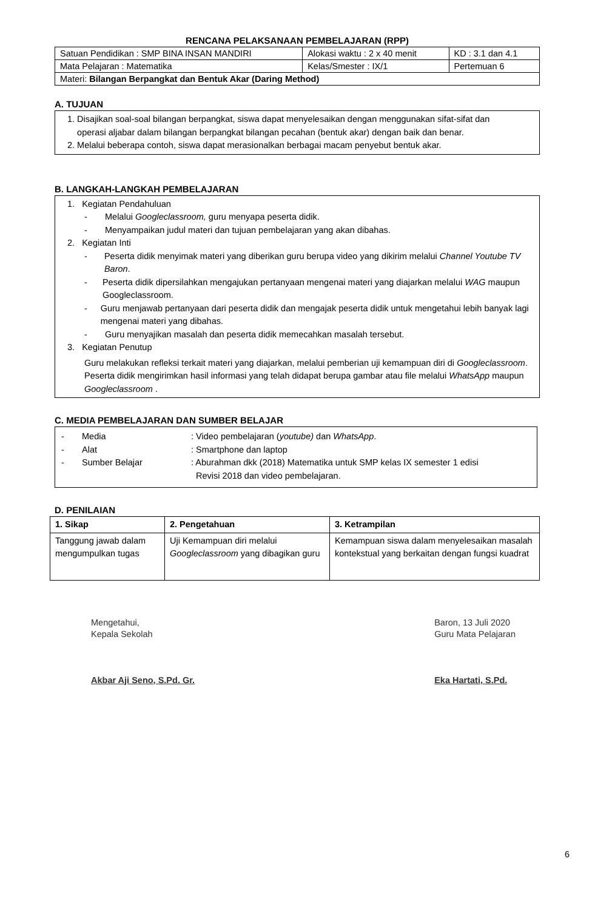RENCANA PELAKSANAAN PEMBELAJARAN (RPP)
| Satuan Pendidikan : SMP BINA INSAN MANDIRI | Alokasi waktu : 2 x 40 menit | KD : 3.1 dan 4.1 |
| Mata Pelajaran : Matematika | Kelas/Smester : IX/1 | Pertemuan 6 |
| Materi: Bilangan Berpangkat dan Bentuk Akar (Daring Method) | | |
A. TUJUAN
1. Disajikan soal-soal bilangan berpangkat, siswa dapat menyelesaikan dengan menggunakan sifat-sifat dan
operasi aljabar dalam bilangan berpangkat bilangan pecahan (bentuk akar) dengan baik dan benar.
2. Melalui beberapa contoh, siswa dapat merasionalkan berbagai macam penyebut bentuk akar.
B. LANGKAH-LANGKAH PEMBELAJARAN
1. Kegiatan Pendahuluan
- Melalui Googleclassroom, guru menyapa peserta didik.
- Menyampaikan judul materi dan tujuan pembelajaran yang akan dibahas.
2. Kegiatan Inti
- Peserta didik menyimak materi yang diberikan guru berupa video yang dikirim melalui Channel Youtube TV Baron.
- Peserta didik dipersilahkan mengajukan pertanyaan mengenai materi yang diajarkan melalui WAG maupun Googleclassroom.
- Guru menjawab pertanyaan dari peserta didik dan mengajak peserta didik untuk mengetahui lebih banyak lagi mengenai materi yang dibahas.
- Guru menyajikan masalah dan peserta didik memecahkan masalah tersebut.
3. Kegiatan Penutup
Guru melakukan refleksi terkait materi yang diajarkan, melalui pemberian uji kemampuan diri di Googleclassroom. Peserta didik mengirimkan hasil informasi yang telah didapat berupa gambar atau file melalui WhatsApp maupun Googleclassroom .
C. MEDIA PEMBELAJARAN DAN SUMBER BELAJAR
- Media: Video pembelajaran (youtube) dan WhatsApp.
- Alat: Smartphone dan laptop
- Sumber Belajar: Aburahman dkk (2018) Matematika untuk SMP kelas IX semester 1 edisi
Revisi 2018 dan video pembelajaran.
D. PENILAIAN
| 1. Sikap | 2. Pengetahuan | 3. Ketrampilan |
| --- | --- | --- |
| Tanggung jawab dalam mengumpulkan tugas | Uji Kemampuan diri melalui Googleclassroom yang dibagikan guru | Kemampuan siswa dalam menyelesaikan masalah kontekstual yang berkaitan dengan fungsi kuadrat |
Mengetahui,
Kepala Sekolah
Akbar Aji Seno, S.Pd. Gr.
Baron, 13 Juli 2020
Guru Mata Pelajaran
Eka Hartati, S.Pd.
6